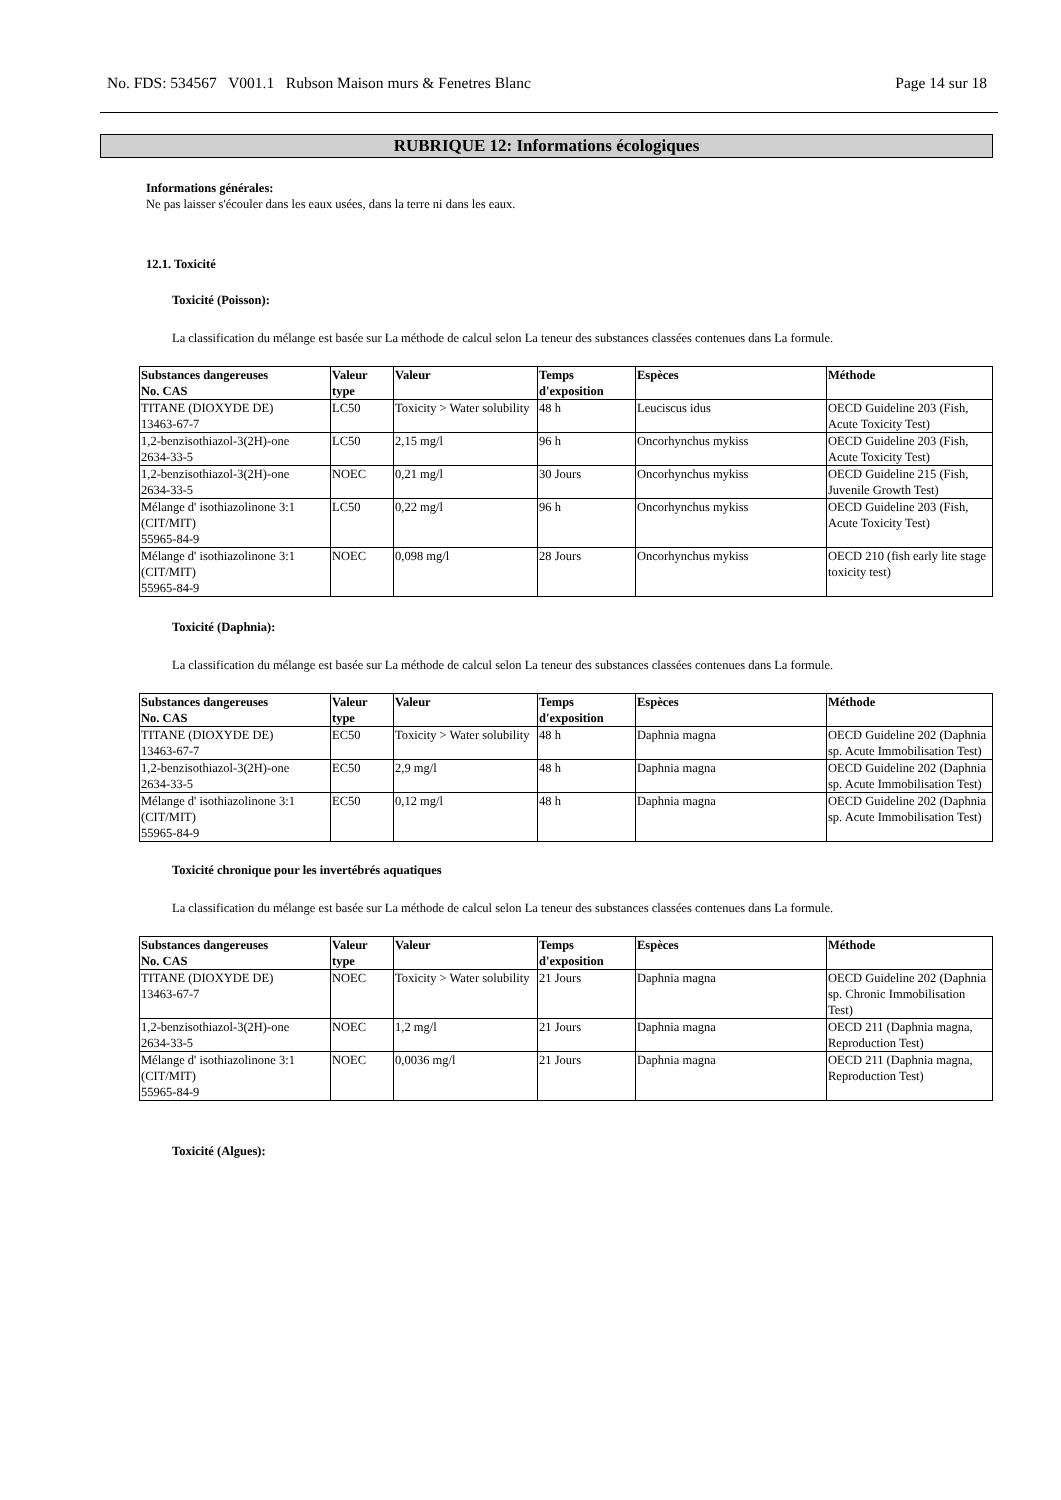No. FDS: 534567 V001.1 Rubson Maison murs & Fenetres Blanc Page 14 sur 18
RUBRIQUE 12: Informations écologiques
Informations générales:
Ne pas laisser s'écouler dans les eaux usées, dans la terre ni dans les eaux.
12.1. Toxicité
Toxicité (Poisson):
La classification du mélange est basée sur La méthode de calcul selon La teneur des substances classées contenues dans La formule.
| Substances dangereuses No. CAS | Valeur type | Valeur | Temps d'exposition | Espèces | Méthode |
| --- | --- | --- | --- | --- | --- |
| TITANE (DIOXYDE DE) 13463-67-7 | LC50 | Toxicity > Water solubility | 48 h | Leuciscus idus | OECD Guideline 203 (Fish, Acute Toxicity Test) |
| 1,2-benzisothiazol-3(2H)-one 2634-33-5 | LC50 | 2,15 mg/l | 96 h | Oncorhynchus mykiss | OECD Guideline 203 (Fish, Acute Toxicity Test) |
| 1,2-benzisothiazol-3(2H)-one 2634-33-5 | NOEC | 0,21 mg/l | 30 Jours | Oncorhynchus mykiss | OECD Guideline 215 (Fish, Juvenile Growth Test) |
| Mélange d' isothiazolinone 3:1 (CIT/MIT) 55965-84-9 | LC50 | 0,22 mg/l | 96 h | Oncorhynchus mykiss | OECD Guideline 203 (Fish, Acute Toxicity Test) |
| Mélange d' isothiazolinone 3:1 (CIT/MIT) 55965-84-9 | NOEC | 0,098 mg/l | 28 Jours | Oncorhynchus mykiss | OECD 210 (fish early lite stage toxicity test) |
Toxicité (Daphnia):
La classification du mélange est basée sur La méthode de calcul selon La teneur des substances classées contenues dans La formule.
| Substances dangereuses No. CAS | Valeur type | Valeur | Temps d'exposition | Espèces | Méthode |
| --- | --- | --- | --- | --- | --- |
| TITANE (DIOXYDE DE) 13463-67-7 | EC50 | Toxicity > Water solubility | 48 h | Daphnia magna | OECD Guideline 202 (Daphnia sp. Acute Immobilisation Test) |
| 1,2-benzisothiazol-3(2H)-one 2634-33-5 | EC50 | 2,9 mg/l | 48 h | Daphnia magna | OECD Guideline 202 (Daphnia sp. Acute Immobilisation Test) |
| Mélange d' isothiazolinone 3:1 (CIT/MIT) 55965-84-9 | EC50 | 0,12 mg/l | 48 h | Daphnia magna | OECD Guideline 202 (Daphnia sp. Acute Immobilisation Test) |
Toxicité chronique pour les invertébrés aquatiques
La classification du mélange est basée sur La méthode de calcul selon La teneur des substances classées contenues dans La formule.
| Substances dangereuses No. CAS | Valeur type | Valeur | Temps d'exposition | Espèces | Méthode |
| --- | --- | --- | --- | --- | --- |
| TITANE (DIOXYDE DE) 13463-67-7 | NOEC | Toxicity > Water solubility | 21 Jours | Daphnia magna | OECD Guideline 202 (Daphnia sp. Chronic Immobilisation Test) |
| 1,2-benzisothiazol-3(2H)-one 2634-33-5 | NOEC | 1,2 mg/l | 21 Jours | Daphnia magna | OECD 211 (Daphnia magna, Reproduction Test) |
| Mélange d' isothiazolinone 3:1 (CIT/MIT) 55965-84-9 | NOEC | 0,0036 mg/l | 21 Jours | Daphnia magna | OECD 211 (Daphnia magna, Reproduction Test) |
Toxicité (Algues):